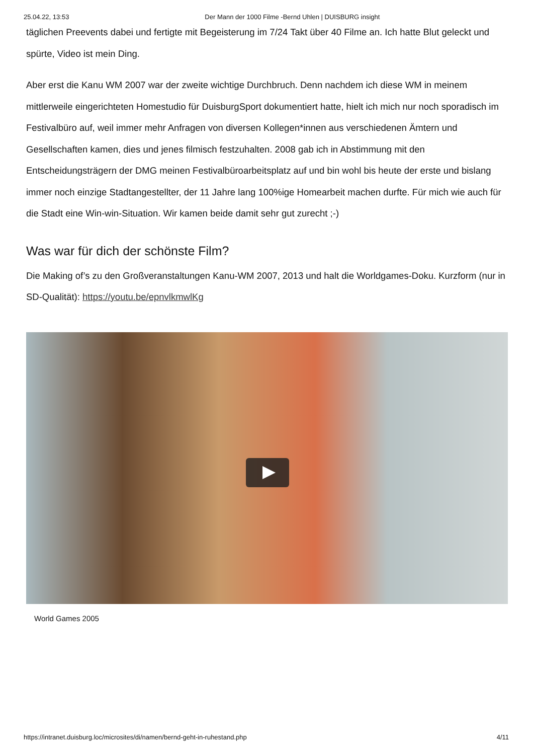25.04.22, 13:53 Der Mann der 1000 Filme -Bernd Uhlen | DUISBURG insight
täglichen Preevents dabei und fertigte mit Begeisterung im 7/24 Takt über 40 Filme an. Ich hatte Blut geleckt und spürte, Video ist mein Ding.
Aber erst die Kanu WM 2007 war der zweite wichtige Durchbruch. Denn nachdem ich diese WM in meinem mittlerweile eingerichteten Homestudio für DuisburgSport dokumentiert hatte, hielt ich mich nur noch sporadisch im Festivalbüro auf, weil immer mehr Anfragen von diversen Kollegen*innen aus verschiedenen Ämtern und Gesellschaften kamen, dies und jenes filmisch festzuhalten. 2008 gab ich in Abstimmung mit den Entscheidungsträgern der DMG meinen Festivalbüroarbeitsplatz auf und bin wohl bis heute der erste und bislang immer noch einzige Stadtangestellter, der 11 Jahre lang 100%ige Homearbeit machen durfte. Für mich wie auch für die Stadt eine Win-win-Situation. Wir kamen beide damit sehr gut zurecht ;-)
Was war für dich der schönste Film?
Die Making of’s zu den Großveranstaltungen Kanu-WM 2007, 2013 und halt die Worldgames-Doku. Kurzform (nur in SD-Qualität): https://youtu.be/epnvlkmwlKg
World Games 2005
https://intranet.duisburg.loc/microsites/di/namen/bernd-geht-in-ruhestand.php 4/11